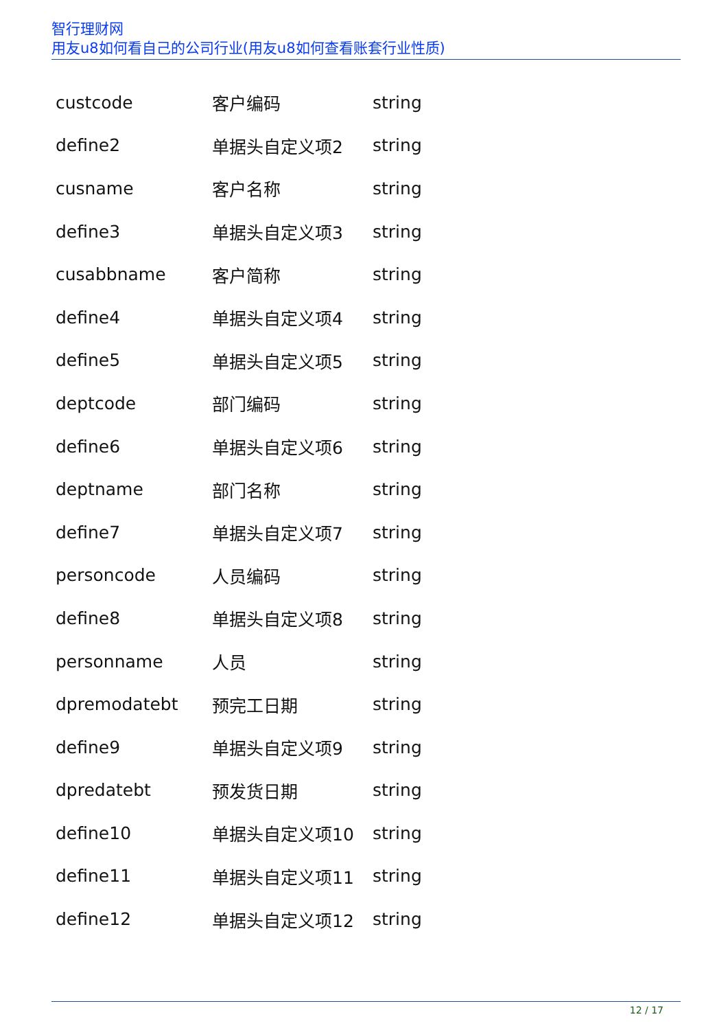智行理财网
用友u8如何看自己的公司行业(用友u8如何查看账套行业性质)
| custcode | 客户编码 | string |
| define2 | 单据头自定义项2 | string |
| cusname | 客户名称 | string |
| define3 | 单据头自定义项3 | string |
| cusabbname | 客户简称 | string |
| define4 | 单据头自定义项4 | string |
| define5 | 单据头自定义项5 | string |
| deptcode | 部门编码 | string |
| define6 | 单据头自定义项6 | string |
| deptname | 部门名称 | string |
| define7 | 单据头自定义项7 | string |
| personcode | 人员编码 | string |
| define8 | 单据头自定义项8 | string |
| personname | 人员 | string |
| dpremodatebt | 预完工日期 | string |
| define9 | 单据头自定义项9 | string |
| dpredatebt | 预发货日期 | string |
| define10 | 单据头自定义项10 | string |
| define11 | 单据头自定义项11 | string |
| define12 | 单据头自定义项12 | string |
12 / 17